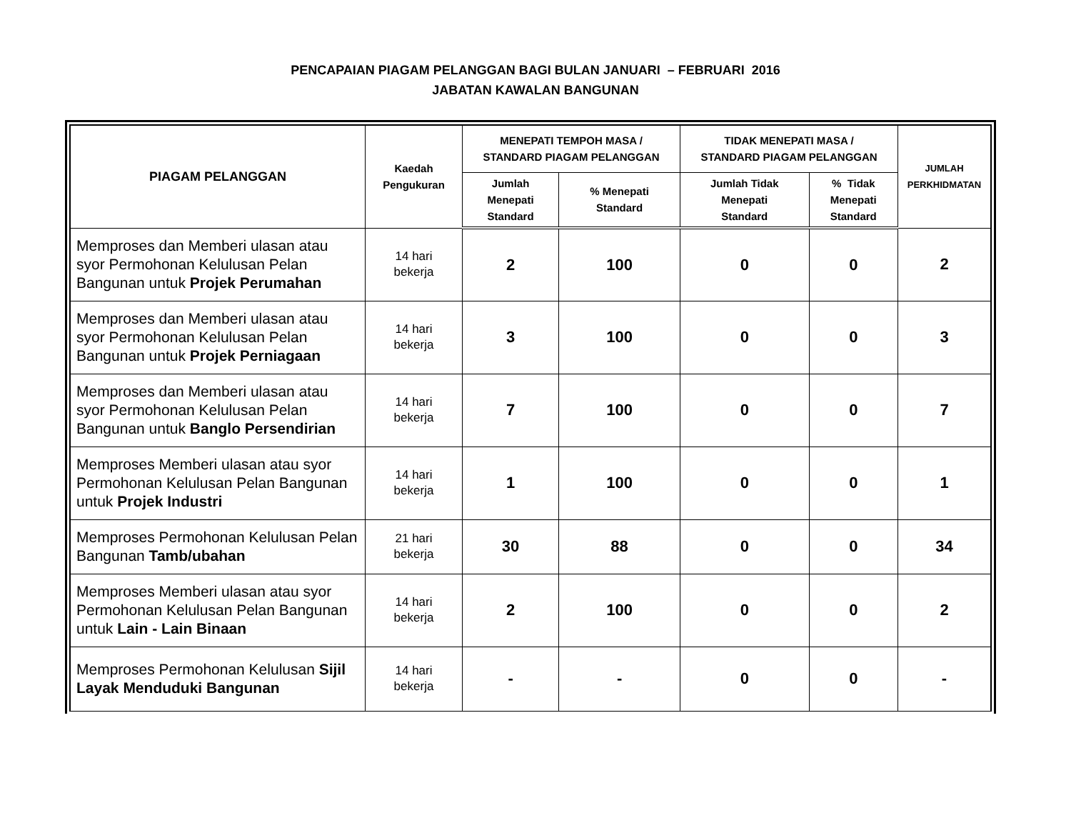PENCAPAIAN PIAGAM PELANGGAN BAGI BULAN JANUARI – FEBRUARI 2016
JABATAN KAWALAN BANGUNAN
| PIAGAM PELANGGAN | Kaedah Pengukuran | MENEPATI TEMPOH MASA / STANDARD PIAGAM PELANGGAN | | TIDAK MENEPATI MASA / STANDARD PIAGAM PELANGGAN | | JUMLAH PERKHIDMATAN |
| --- | --- | --- | --- | --- | --- | --- |
| | | Jumlah Menepati Standard | % Menepati Standard | Jumlah Tidak Menepati Standard | % Tidak Menepati Standard | |
| Memproses dan Memberi ulasan atau syor Permohonan Kelulusan Pelan Bangunan untuk Projek Perumahan | 14 hari bekerja | 2 | 100 | 0 | 0 | 2 |
| Memproses dan Memberi ulasan atau syor Permohonan Kelulusan Pelan Bangunan untuk Projek Perniagaan | 14 hari bekerja | 3 | 100 | 0 | 0 | 3 |
| Memproses dan Memberi ulasan atau syor Permohonan Kelulusan Pelan Bangunan untuk Banglo Persendirian | 14 hari bekerja | 7 | 100 | 0 | 0 | 7 |
| Memproses Memberi ulasan atau syor Permohonan Kelulusan Pelan Bangunan untuk Projek Industri | 14 hari bekerja | 1 | 100 | 0 | 0 | 1 |
| Memproses Permohonan Kelulusan Pelan Bangunan Tamb/ubahan | 21 hari bekerja | 30 | 88 | 0 | 0 | 34 |
| Memproses Memberi ulasan atau syor Permohonan Kelulusan Pelan Bangunan untuk Lain - Lain Binaan | 14 hari bekerja | 2 | 100 | 0 | 0 | 2 |
| Memproses Permohonan Kelulusan Sijil Layak Menduduki Bangunan | 14 hari bekerja | - | - | 0 | 0 | - |